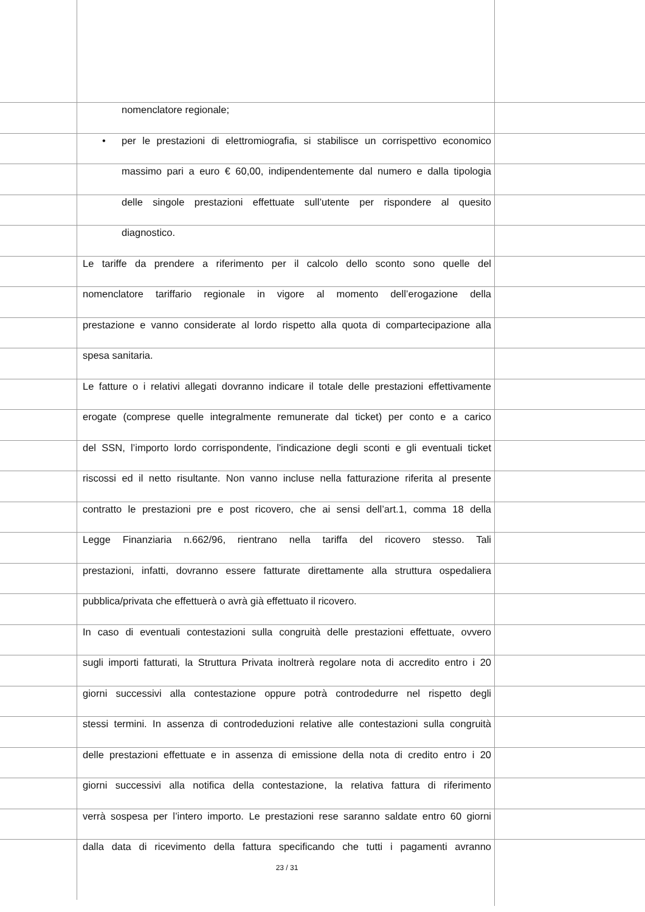nomenclatore regionale;
• per le prestazioni di elettromiografia, si stabilisce un corrispettivo economico
massimo pari a euro € 60,00, indipendentemente dal numero e dalla tipologia
delle singole prestazioni effettuate sull’utente per rispondere al quesito
diagnostico.
Le tariffe da prendere a riferimento per il calcolo dello sconto sono quelle del
nomenclatore tariffario regionale in vigore al momento dell’erogazione della
prestazione e vanno considerate al lordo rispetto alla quota di compartecipazione alla
spesa sanitaria.
Le fatture o i relativi allegati dovranno indicare il totale delle prestazioni effettivamente
erogate (comprese quelle integralmente remunerate dal ticket) per conto e a carico
del SSN, l’importo lordo corrispondente, l'indicazione degli sconti e gli eventuali ticket
riscossi ed il netto risultante. Non vanno incluse nella fatturazione riferita al presente
contratto le prestazioni pre e post ricovero, che ai sensi dell’art.1, comma 18 della
Legge Finanziaria n.662/96, rientrano nella tariffa del ricovero stesso. Tali
prestazioni, infatti, dovranno essere fatturate direttamente alla struttura ospedaliera
pubblica/privata che effettuerà o avrà già effettuato il ricovero.
In caso di eventuali contestazioni sulla congruità delle prestazioni effettuate, ovvero
sugli importi fatturati, la Struttura Privata inoltrerà regolare nota di accredito entro i 20
giorni successivi alla contestazione oppure potrà controdedurre nel rispetto degli
stessi termini. In assenza di controdeduzioni relative alle contestazioni sulla congruità
delle prestazioni effettuate e in assenza di emissione della nota di credito entro i 20
giorni successivi alla notifica della contestazione, la relativa fattura di riferimento
verrà sospesa per l’intero importo. Le prestazioni rese saranno saldate entro 60 giorni
dalla data di ricevimento della fattura specificando che tutti i pagamenti avranno
23 / 31